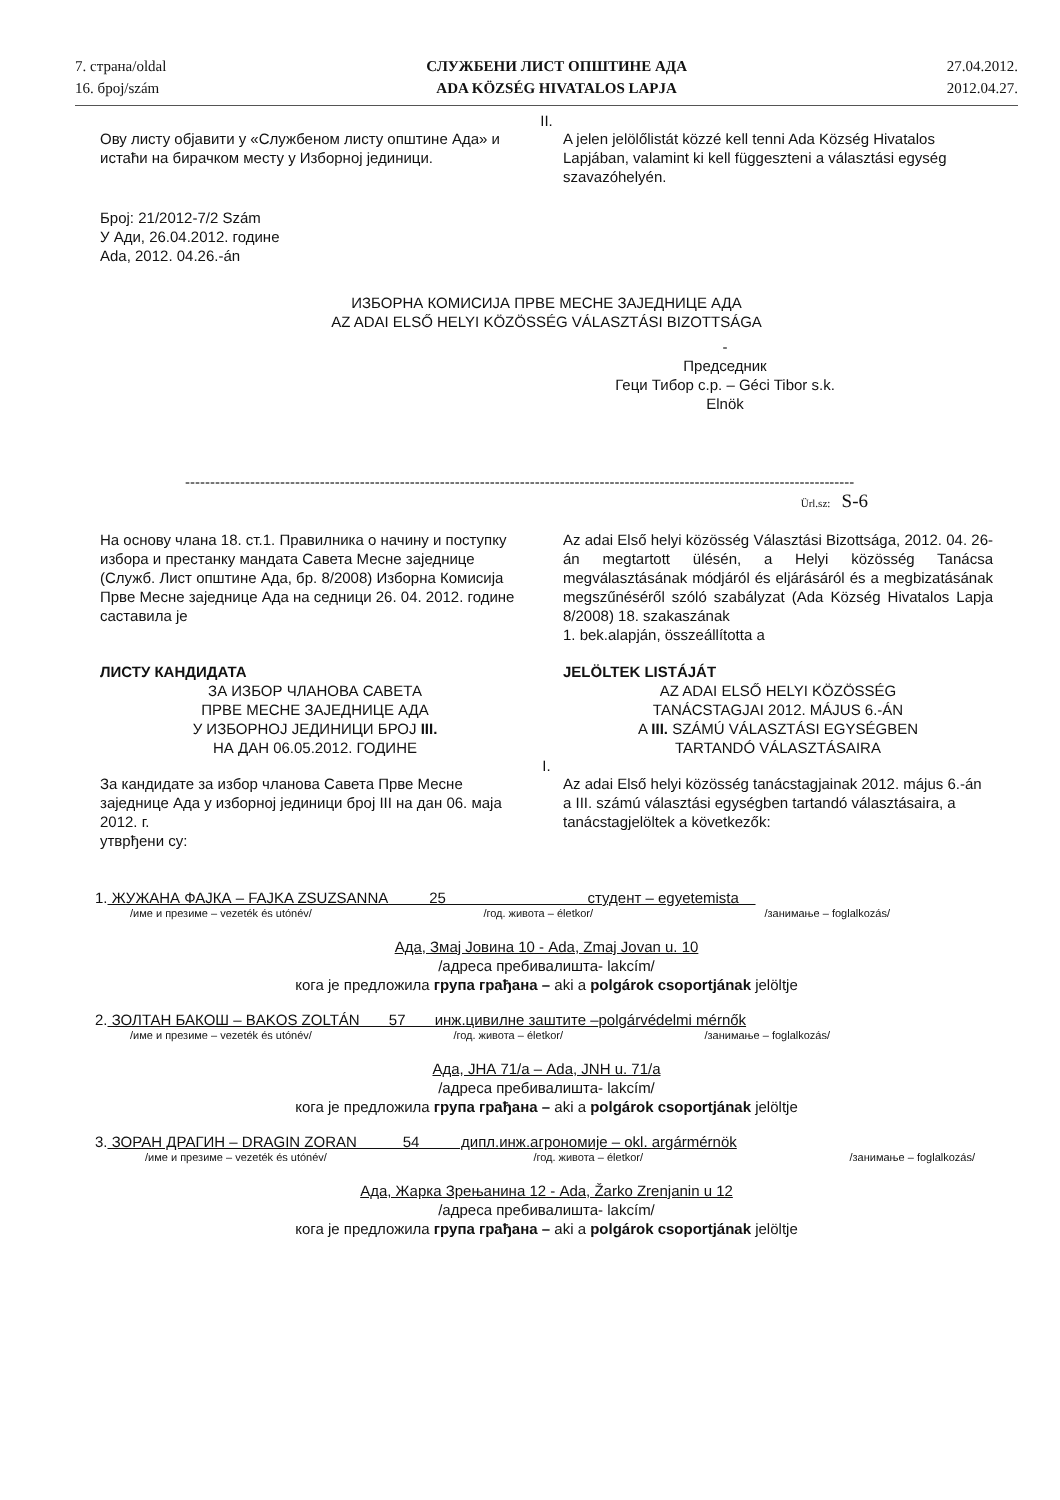7. страна/oldal
16. број/szám
СЛУЖБЕНИ ЛИСТ ОПШТИНЕ АДА
ADA KÖZSÉG HIVATALOS LAPJA
27.04.2012.
2012.04.27.
II.
Ову листу објавити у «Службеном листу општине Ада» и истаћи на бирачком месту у Изборној јединици.
A jelen jelölőlistát közzé kell tenni Ada Község Hivatalos Lapjában, valamint ki kell függeszteni a választási egység szavazóhelyén.
Број: 21/2012-7/2 Szám
У Ади, 26.04.2012. године
Ada, 2012. 04.26.-án
ИЗБОРНА КОМИСИЈА ПРВЕ МЕСНЕ ЗАЈЕДНИЦЕ АДА
AZ ADAI ELSŐ HELYI KÖZÖSSÉG VÁLASZTÁSI BIZOTTSÁGA
-
Председник
Геци Тибор с.р. – Géci Tibor s.k.
Elnök
--------------------------------------------------------------------------------------------------------------------------------------
Ürl.sz: S-6
На основу члана 18. ст.1. Правилника о начину и поступку избора и престанку мандата Савета Месне заједнице (Служб. Лист општине Ада, бр. 8/2008) Изборна Комисија Прве Месне заједнице Ада на седници 26. 04. 2012. године саставила је
Az adai Első helyi közösség Választási Bizottsága, 2012. 04. 26-án megtartott ülésén, a Helyi közösség Tanácsa megválasztásának módjáról és eljárásáról és a megbizatásának megszűnéséről szóló szabályzat (Ada Község Hivatalos Lapja 8/2008) 18. szakaszának
1. bek.alapján, összeállította a
ЛИСТУ КАНДИДАТА
ЗА ИЗБОР ЧЛАНОВА САВЕТА
ПРВЕ МЕСНЕ ЗАЈЕДНИЦЕ АДА
У ИЗБОРНОЈ ЈЕДИНИЦИ БРОЈ III.
НА ДАН 06.05.2012. ГОДИНЕ
JELÖLTEK LISTÁJÁT
AZ ADAI ELSŐ HELYI KÖZÖSSÉG
TANÁCSTAGJAI 2012. MÁJUS 6.-ÁN
A III. SZÁMÚ VÁLASZTÁSI EGYSÉGBEN
TARTANDÓ VÁLASZTÁSAIRA
I.
За кандидате за избор чланова Савета Прве Месне заједнице Ада у изборној јединици број III на дан 06. маја 2012. г.
утврђени су:
Az adai Első helyi közösség tanácstagjainak 2012. május 6.-án a III. számú választási egységben tartandó választásaira, a tanácstagjelöltek a következők:
1. ЖУЖАНА ФАЈКА – FAJKA ZSUZSANNA 25 студент – egyetemista
/име и презиме – vezeték és utónév/ /год. живота – életkor/ /занимање – foglalkozás/
Ада, Змај Јовина 10 - Ada, Zmaj Jovan u. 10
/адреса пребивалишта- lakcím/
кога је предложила група грађана – aki a polgárok csoportjának jelöltje
2. ЗОЛТАН БАКОШ – BAKOS ZOLTÁN 57 инж.цивилне заштите –polgárvédelmi mérnők
/име и презиме – vezeték és utónév/ /год. живота – életkor/ /занимање – foglalkozás/
Ада, ЈНА 71/а – Ada, JNH u. 71/a
/адреса пребивалишта- lakcím/
кога је предложила група грађана – aki a polgárok csoportjának jelöltje
3. ЗОРАН ДРАГИН – DRAGIN ZORAN 54 дипл.инж.агрономије – okl. argármérnök
/име и презиме – vezeték és utónév/ /год. живота – életkor/ /занимање – foglalkozás/
Ада, Жарка Зрењанина 12 - Ada, Žarko Zrenjanin u 12
/адреса пребивалишта- lakcím/
кога је предложила група грађана – aki a polgárok csoportjának jelöltje